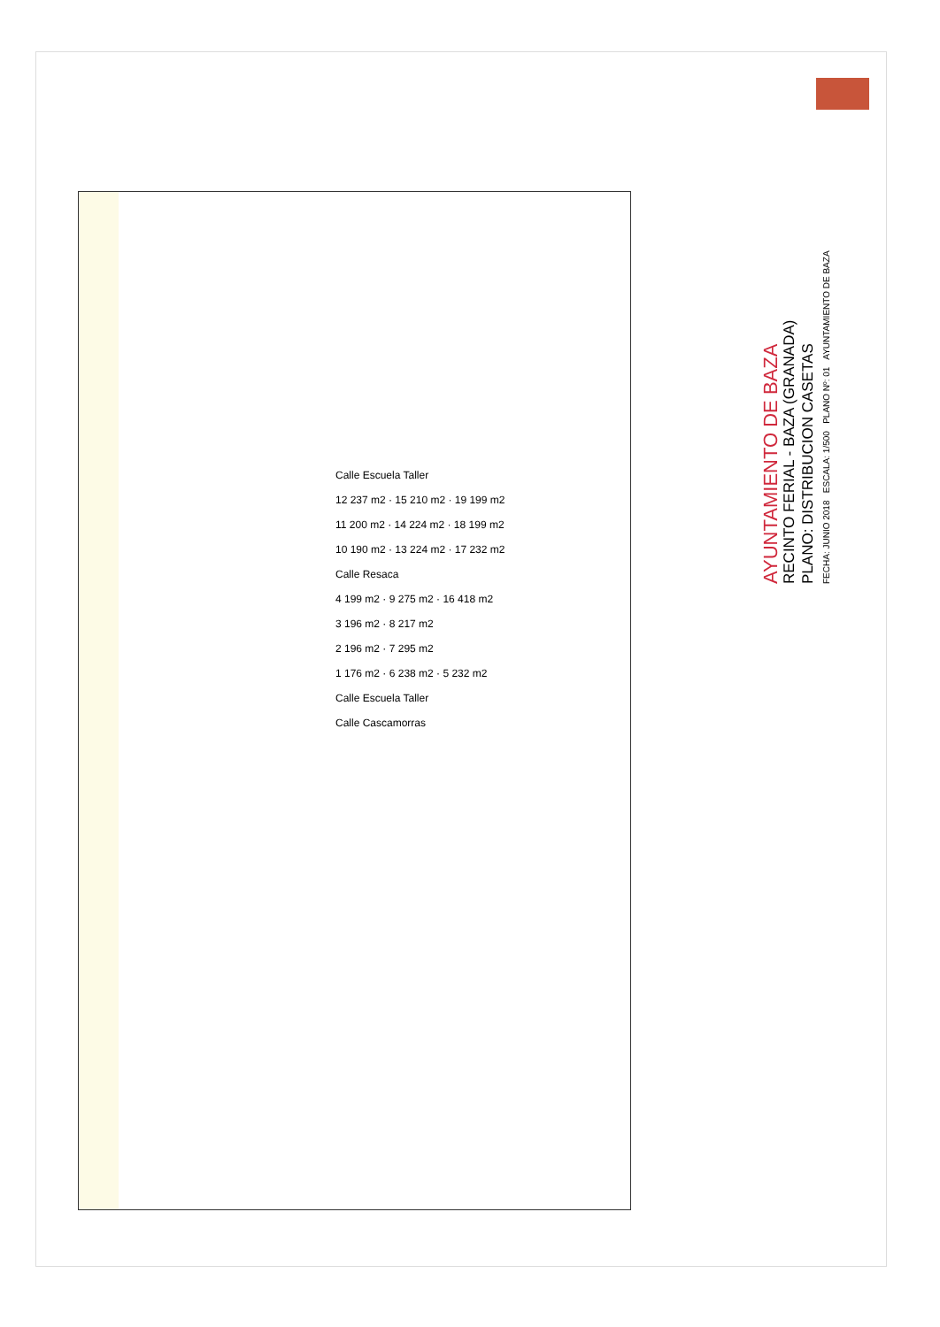Calle Escuela Taller
12 237 m2 · 15 210 m2 · 19 199 m2
11 200 m2 · 14 224 m2 · 18 199 m2
10 190 m2 · 13 224 m2 · 17 232 m2
Calle Resaca
4 199 m2 · 9 275 m2 · 16 418 m2
3 196 m2 · 8 217 m2
2 196 m2 · 7 295 m2
1 176 m2 · 6 238 m2 · 5 232 m2
Calle Escuela Taller
Calle Cascamorras
AYUNTAMIENTO DE BAZA
RECINTO FERIAL - BAZA (GRANADA)
PLANO: DISTRIBUCION CASETAS
FECHA: JUNIO 2018 ESCALA: 1/500 PLANO Nº: 01 AYUNTAMIENTO DE BAZA